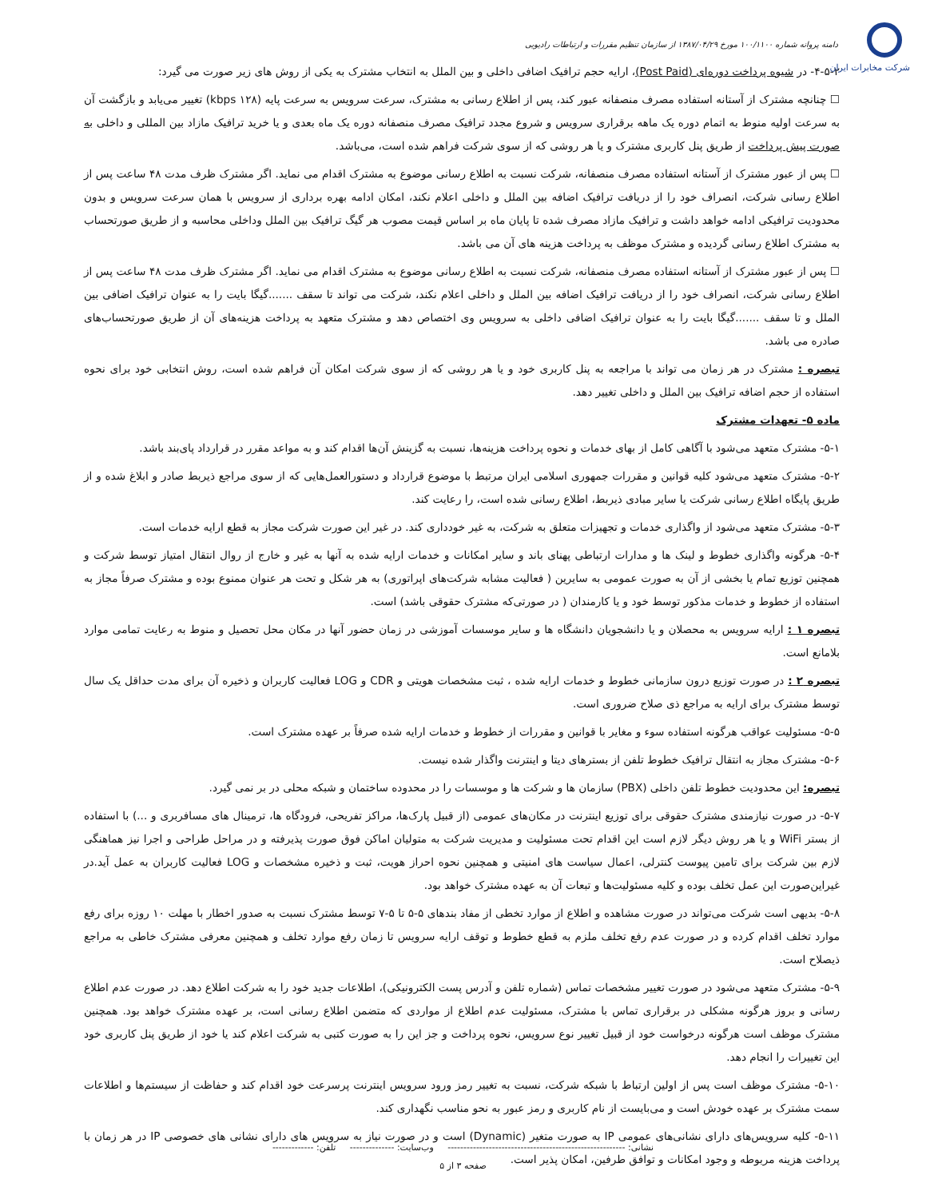شرکت مخابرات ایران
دامنه پروانه شماره ۱۰۰/۱۱۰۰ مورخ ۱۳۸۷/۰۴/۲۹ از سازمان تنظیم مقررات و ارتباطات رادیویی
۴-۵-۲- در شیوه پرداخت دوره‌ای (Post Paid)، ارایه حجم ترافیک اضافی داخلی و بین الملل به انتخاب مشترک به یکی از روش های زیر صورت می گیرد:
☐ چنانچه مشترک از آستانه استفاده مصرف منصفانه عبور کند، پس از اطلاع رسانی به مشترک، سرعت سرویس به سرعت پایه (۱۲۸ kbps) تغییر می‌یابد و بازگشت آن به سرعت اولیه منوط به اتمام دوره یک ماهه برقراری سرویس و شروع مجدد ترافیک مصرف منصفانه دوره یک ماه بعدی و یا خرید ترافیک مازاد بین المللی و داخلی به صورت پیش پرداخت از طریق پنل کاربری مشترک و یا هر روشی که از سوی شرکت فراهم شده است، می‌باشد.
☐ پس از عبور مشترک از آستانه استفاده مصرف منصفانه، شرکت نسبت به اطلاع رسانی موضوع به مشترک اقدام می نماید. اگر مشترک ظرف مدت ۴۸ ساعت پس از اطلاع رسانی شرکت، انصراف خود را از دریافت ترافیک اضافه بین الملل و داخلی اعلام نکند، امکان ادامه بهره برداری از سرویس با همان سرعت سرویس و بدون محدودیت ترافیکی ادامه خواهد داشت و ترافیک مازاد مصرف شده تا پایان ماه بر اساس قیمت مصوب هر گیگ ترافیک بین الملل وداخلی محاسبه و از طریق صورتحساب به مشترک اطلاع رسانی گردیده و مشترک موظف به پرداخت هزینه های آن می باشد.
☐ پس از عبور مشترک از آستانه استفاده مصرف منصفانه، شرکت نسبت به اطلاع رسانی موضوع به مشترک اقدام می نماید. اگر مشترک ظرف مدت ۴۸ ساعت پس از اطلاع رسانی شرکت، انصراف خود را از دریافت ترافیک اضافه بین الملل و داخلی اعلام نکند، شرکت می تواند تا سقف .......گیگا بایت را به عنوان ترافیک اضافی بین الملل و تا سقف .......گیگا بایت را به عنوان ترافیک اضافی داخلی به سرویس وی اختصاص دهد و مشترک متعهد به پرداخت هزینه‌های آن از طریق صورتحساب‌های صادره می باشد.
تبصره : مشترک در هر زمان می تواند با مراجعه به پنل کاربری خود و یا هر روشی که از سوی شرکت امکان آن فراهم شده است، روش انتخابی خود برای نحوه استفاده از حجم اضافه ترافیک بین الملل و داخلی تغییر دهد.
ماده ۵- تعهدات مشترک
۵-۱- مشترک متعهد می‌شود با آگاهی کامل از بهای خدمات و نحوه پرداخت هزینه‌ها، نسبت به گزینش آن‌ها اقدام کند و به مواعد مقرر در قرارداد پای‌بند باشد.
۵-۲- مشترک متعهد می‌شود کلیه قوانین و مقررات جمهوری اسلامی ایران مرتبط با موضوع قرارداد و دستورالعمل‌هایی که از سوی مراجع ذیربط صادر و ابلاغ شده و از طریق پایگاه اطلاع رسانی شرکت یا سایر مبادی ذیربط، اطلاع رسانی شده است، را رعایت کند.
۵-۳- مشترک متعهد می‌شود از واگذاری خدمات و تجهیزات متعلق به شرکت، به غیر خودداری کند. در غیر این صورت شرکت مجاز به قطع ارایه خدمات است.
۵-۴- هرگونه واگذاری خطوط و لینک ها و مدارات ارتباطی پهنای باند و سایر امکانات و خدمات ارایه شده به آنها به غیر و خارج از روال انتقال امتیاز توسط شرکت و همچنین توزیع تمام یا بخشی از آن به صورت عمومی به سایرین ( فعالیت مشابه شرکت‌های اپراتوری) به هر شکل و تحت هر عنوان ممنوع بوده و مشترک صرفاً مجاز به استفاده از خطوط و خدمات مذکور توسط خود و یا کارمندان ( در صورتی‌که مشترک حقوقی باشد) است.
تبصره ۱ : ارایه سرویس به محصلان و یا دانشجویان دانشگاه ها و سایر موسسات آموزشی در زمان حضور آنها در مکان محل تحصیل و منوط به رعایت تمامی موارد بلامانع است.
تبصره ۲ : در صورت توزیع درون سازمانی خطوط و خدمات ارایه شده ، ثبت مشخصات هویتی و CDR و LOG فعالیت کاربران و ذخیره آن برای مدت حداقل یک سال توسط مشترک برای ارایه به مراجع ذی صلاح ضروری است.
۵-۵- مسئولیت عواقب هرگونه استفاده سوء و مغایر با قوانین و مقررات از خطوط و خدمات ارایه شده صرفاً بر عهده مشترک است.
۵-۶- مشترک مجاز به انتقال ترافیک خطوط تلفن از بسترهای دیتا و اینترنت واگذار شده نیست.
تبصره: این محدودیت خطوط تلفن داخلی (PBX) سازمان ها و شرکت ها و موسسات را در محدوده ساختمان و شبکه محلی در بر نمی گیرد.
۵-۷- در صورت نیازمندی مشترک حقوقی برای توزیع اینترنت در مکان‌های عمومی (از قبیل پارک‌ها، مراکز تفریحی، فرودگاه ها، ترمینال های مسافربری و ...) با استفاده از بستر WiFi و یا هر روش دیگر لازم است این اقدام تحت مسئولیت و مدیریت شرکت به متولیان اماکن فوق صورت پذیرفته و در مراحل طراحی و اجرا نیز هماهنگی لازم بین شرکت برای تامین پیوست کنترلی، اعمال سیاست های امنیتی و همچنین نحوه احراز هویت، ثبت و ذخیره مشخصات و LOG فعالیت کاربران به عمل آید.در غیراین‌صورت این عمل تخلف بوده و کلیه مسئولیت‌ها و تبعات آن به عهده مشترک خواهد بود.
۵-۸- بدیهی است شرکت می‌تواند در صورت مشاهده و اطلاع از موارد تخطی از مفاد بندهای ۵-۵ تا ۵-۷ توسط مشترک نسبت به صدور اخطار با مهلت ۱۰ روزه برای رفع موارد تخلف اقدام کرده و در صورت عدم رفع تخلف ملزم به قطع خطوط و توقف ارایه سرویس تا زمان رفع موارد تخلف و همچنین معرفی مشترک خاطی به مراجع ذیصلاح است.
۵-۹- مشترک متعهد می‌شود در صورت تغییر مشخصات تماس (شماره تلفن و آدرس پست الکترونیکی)، اطلاعات جدید خود را به شرکت اطلاع دهد. در صورت عدم اطلاع رسانی و بروز هرگونه مشکلی در برقراری تماس با مشترک، مسئولیت عدم اطلاع از مواردی که متضمن اطلاع رسانی است، بر عهده مشترک خواهد بود. همچنین مشترک موظف است هرگونه درخواست خود از قبیل تغییر نوع سرویس، نحوه پرداخت و جز این را به صورت کتبی به شرکت اعلام کند یا خود از طریق پنل کاربری خود این تغییرات را انجام دهد.
۵-۱۰- مشترک موظف است پس از اولین ارتباط با شبکه شرکت، نسبت به تغییر رمز ورود سرویس اینترنت پرسرعت خود اقدام کند و حفاظت از سیستم‌ها و اطلاعات سمت مشترک بر عهده خودش است و می‌بایست از نام کاربری و رمز عبور به نحو مناسب نگهداری کند.
۵-۱۱- کلیه سرویس‌های دارای نشانی‌های عمومی IP به صورت متغیر (Dynamic) است و در صورت نیاز به سرویس های دارای نشانی های خصوصی IP در هر زمان با پرداخت هزینه مربوطه و وجود امکانات و توافق طرفین، امکان پذیر است.
نشانی: -------------------------------------------------------- وب‌سایت: -------------- تلفن: -------------
صفحه ۳ از ۵